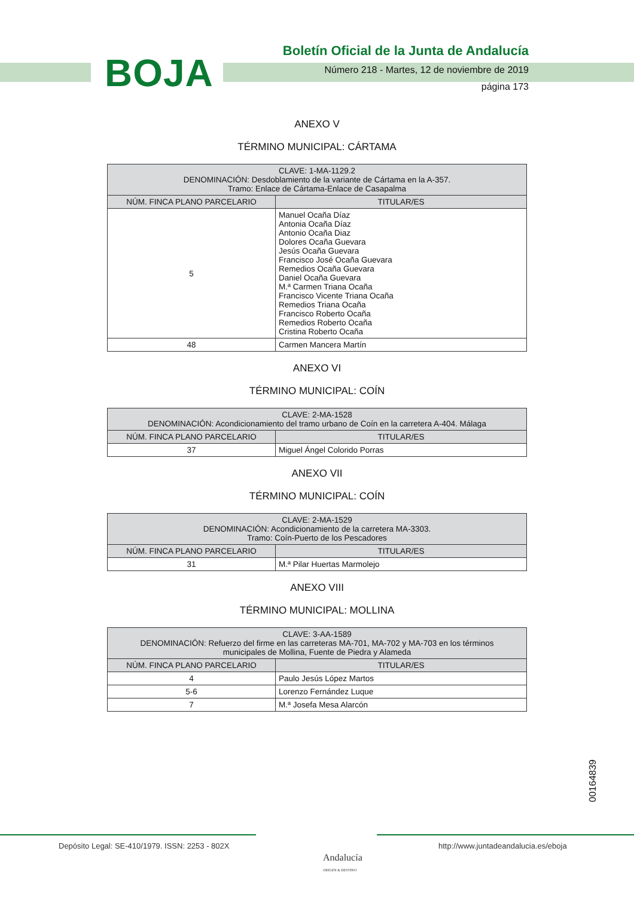BOJA
Boletín Oficial de la Junta de Andalucía
Número 218 - Martes, 12 de noviembre de 2019
página 173
ANEXO V
TÉRMINO MUNICIPAL: CÁRTAMA
| CLAVE: 1-MA-1129.2 DENOMINACIÓN: Desdoblamiento de la variante de Cártama en la A-357. Tramo: Enlace de Cártama-Enlace de Casapalma | |
| --- | --- |
| NÚM. FINCA PLANO PARCELARIO | TITULAR/ES |
| 5 | Manuel Ocaña Díaz Antonia Ocaña Díaz Antonio Ocaña Diaz Dolores Ocaña Guevara Jesús Ocaña Guevara Francisco José Ocaña Guevara Remedios Ocaña Guevara Daniel Ocaña Guevara M.ª Carmen Triana Ocaña Francisco Vicente Triana Ocaña Remedios Triana Ocaña Francisco Roberto Ocaña Remedios Roberto Ocaña Cristina Roberto Ocaña |
| 48 | Carmen Mancera Martín |
ANEXO VI
TÉRMINO MUNICIPAL: COÍN
| CLAVE: 2-MA-1528 DENOMINACIÓN: Acondicionamiento del tramo urbano de Coín en la carretera A-404. Málaga | |
| --- | --- |
| NÚM. FINCA PLANO PARCELARIO | TITULAR/ES |
| 37 | Miguel Ángel Colorido Porras |
ANEXO VII
TÉRMINO MUNICIPAL: COÍN
| CLAVE: 2-MA-1529 DENOMINACIÓN: Acondicionamiento de la carretera MA-3303. Tramo: Coín-Puerto de los Pescadores | |
| --- | --- |
| NÚM. FINCA PLANO PARCELARIO | TITULAR/ES |
| 31 | M.ª Pilar Huertas Marmolejo |
ANEXO VIII
TÉRMINO MUNICIPAL: MOLLINA
| CLAVE: 3-AA-1589 DENOMINACIÓN: Refuerzo del firme en las carreteras MA-701, MA-702 y MA-703 en los términos municipales de Mollina, Fuente de Piedra y Alameda | |
| --- | --- |
| NÚM. FINCA PLANO PARCELARIO | TITULAR/ES |
| 4 | Paulo Jesús López Martos |
| 5-6 | Lorenzo Fernández Luque |
| 7 | M.ª Josefa Mesa Alarcón |
00164839
Depósito Legal: SE-410/1979. ISSN: 2253 - 802X
Andalucía
ORIGEN & DESTINO
http://www.juntadeandalucia.es/eboja